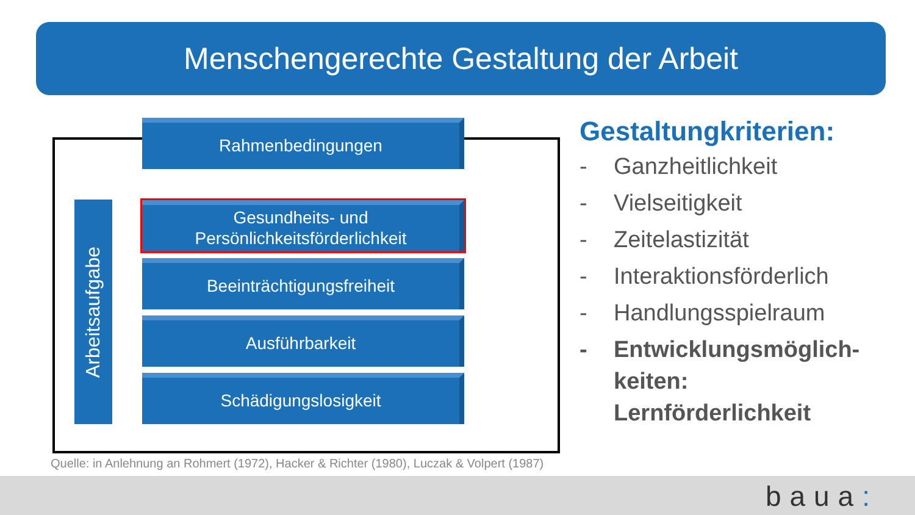Menschengerechte Gestaltung der Arbeit
Arbeitsaufgabe
Rahmenbedingungen
Gesundheits- und
Persönlichkeitsförderlichkeit
Beeinträchtigungsfreiheit
Ausführbarkeit
Schädigungslosigkeit
Gestaltungkriterien:
- Ganzheitlichkeit
- Vielseitigkeit
- Zeitelastizität
- Interaktionsförderlich
- Handlungsspielraum
- Entwicklungsmöglich-
keiten:
Lernförderlichkeit
Quelle: in Anlehnung an Rohmert (1972), Hacker & Richter (1980), Luczak & Volpert (1987)
baua: